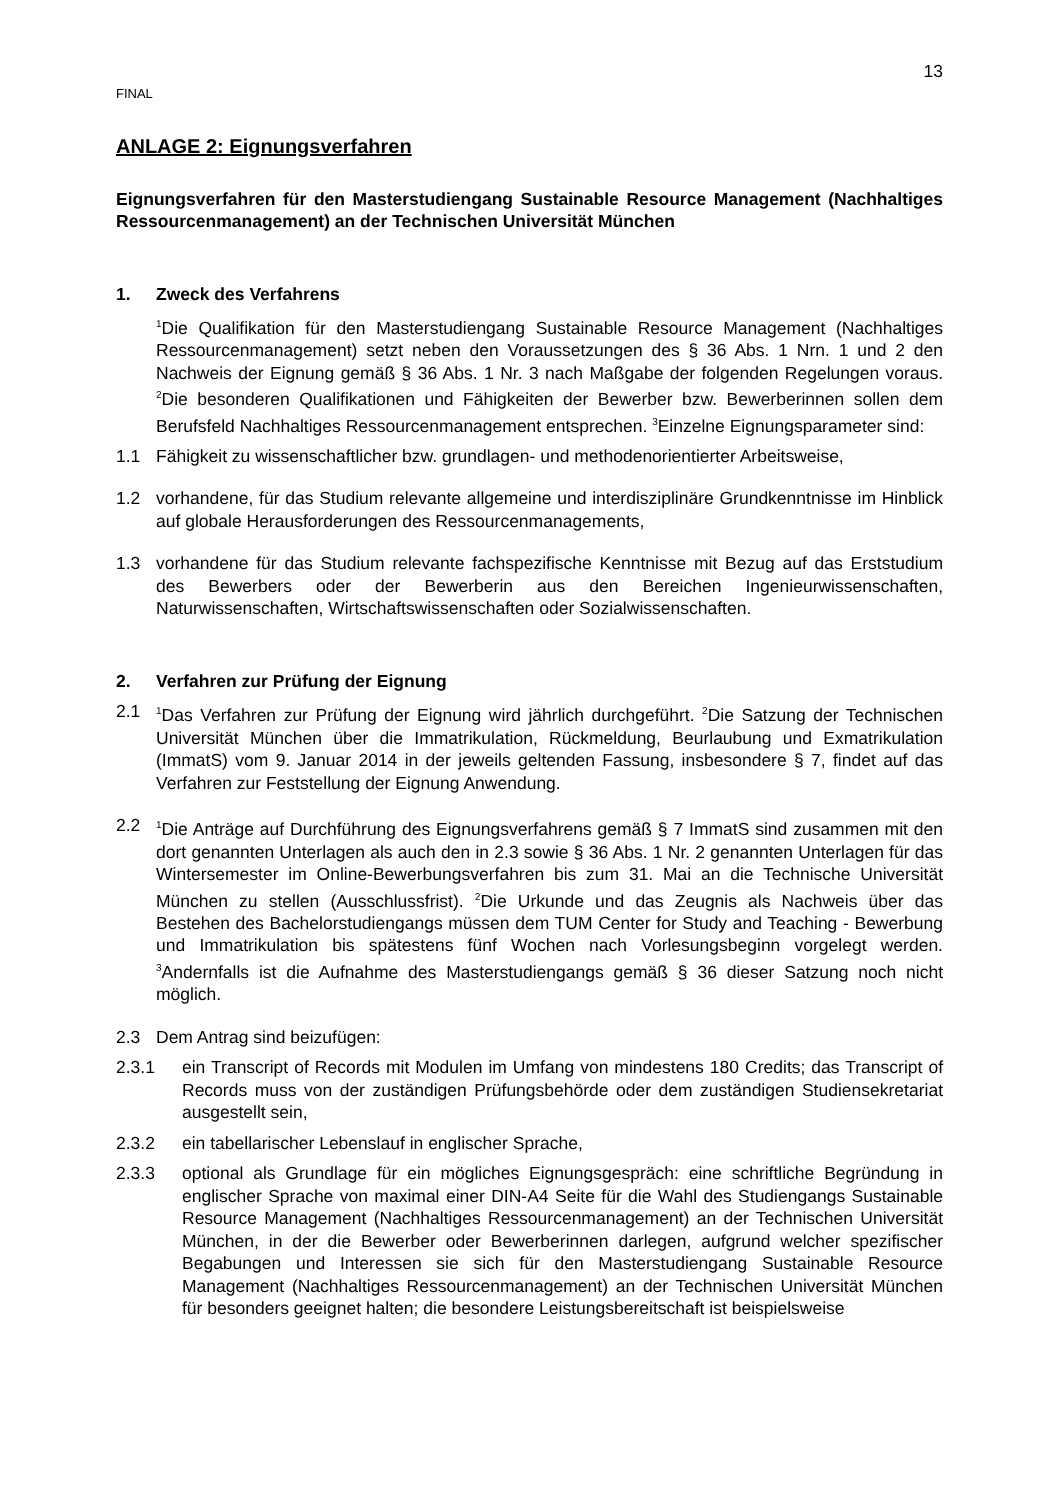13
FINAL
ANLAGE 2: Eignungsverfahren
Eignungsverfahren für den Masterstudiengang Sustainable Resource Management (Nachhaltiges Ressourcenmanagement) an der Technischen Universität München
1. Zweck des Verfahrens
<sup>1</sup> Die Qualifikation für den Masterstudiengang Sustainable Resource Management (Nachhaltiges Ressourcenmanagement) setzt neben den Voraussetzungen des § 36 Abs. 1 Nrn. 1 und 2 den Nachweis der Eignung gemäß § 36 Abs. 1 Nr. 3 nach Maßgabe der folgenden Regelungen voraus. <sup>2</sup>Die besonderen Qualifikationen und Fähigkeiten der Bewerber bzw. Bewerberinnen sollen dem Berufsfeld Nachhaltiges Ressourcenmanagement entsprechen. <sup>3</sup>Einzelne Eignungsparameter sind:
1.1 Fähigkeit zu wissenschaftlicher bzw. grundlagen- und methodenorientierter Arbeitsweise,
1.2 vorhandene, für das Studium relevante allgemeine und interdisziplinäre Grundkenntnisse im Hinblick auf globale Herausforderungen des Ressourcenmanagements,
1.3 vorhandene für das Studium relevante fachspezifische Kenntnisse mit Bezug auf das Erststudium des Bewerbers oder der Bewerberin aus den Bereichen Ingenieurwissenschaften, Naturwissenschaften, Wirtschaftswissenschaften oder Sozialwissenschaften.
2. Verfahren zur Prüfung der Eignung
2.1
<sup>1</sup> Das Verfahren zur Prüfung der Eignung wird jährlich durchgeführt. <sup>2</sup>Die Satzung der Technischen Universität München über die Immatrikulation, Rückmeldung, Beurlaubung und Exmatrikulation (ImmatS) vom 9. Januar 2014 in der jeweils geltenden Fassung, insbesondere § 7, findet auf das Verfahren zur Feststellung der Eignung Anwendung.
2.2
<sup>1</sup> Die Anträge auf Durchführung des Eignungsverfahrens gemäß § 7 ImmatS sind zusammen mit den dort genannten Unterlagen als auch den in 2.3 sowie § 36 Abs. 1 Nr. 2 genannten Unterlagen für das Wintersemester im Online-Bewerbungsverfahren bis zum 31. Mai an die Technische Universität München zu stellen (Ausschlussfrist). <sup>2</sup>Die Urkunde und das Zeugnis als Nachweis über das Bestehen des Bachelorstudiengangs müssen dem TUM Center for Study and Teaching - Bewerbung und Immatrikulation bis spätestens fünf Wochen nach Vorlesungsbeginn vorgelegt werden. <sup>3</sup>Andernfalls ist die Aufnahme des Masterstudiengangs gemäß § 36 dieser Satzung noch nicht möglich.
2.3 Dem Antrag sind beizufügen:
2.3.1 ein Transcript of Records mit Modulen im Umfang von mindestens 180 Credits; das Transcript of Records muss von der zuständigen Prüfungsbehörde oder dem zuständigen Studiensekretariat ausgestellt sein,
2.3.2 ein tabellarischer Lebenslauf in englischer Sprache,
2.3.3 optional als Grundlage für ein mögliches Eignungsgespräch: eine schriftliche Begründung in englischer Sprache von maximal einer DIN-A4 Seite für die Wahl des Studiengangs Sustainable Resource Management (Nachhaltiges Ressourcenmanagement) an der Technischen Universität München, in der die Bewerber oder Bewerberinnen darlegen, aufgrund welcher spezifischer Begabungen und Interessen sie sich für den Masterstudiengang Sustainable Resource Management (Nachhaltiges Ressourcenmanagement) an der Technischen Universität München für besonders geeignet halten; die besondere Leistungsbereitschaft ist beispielsweise